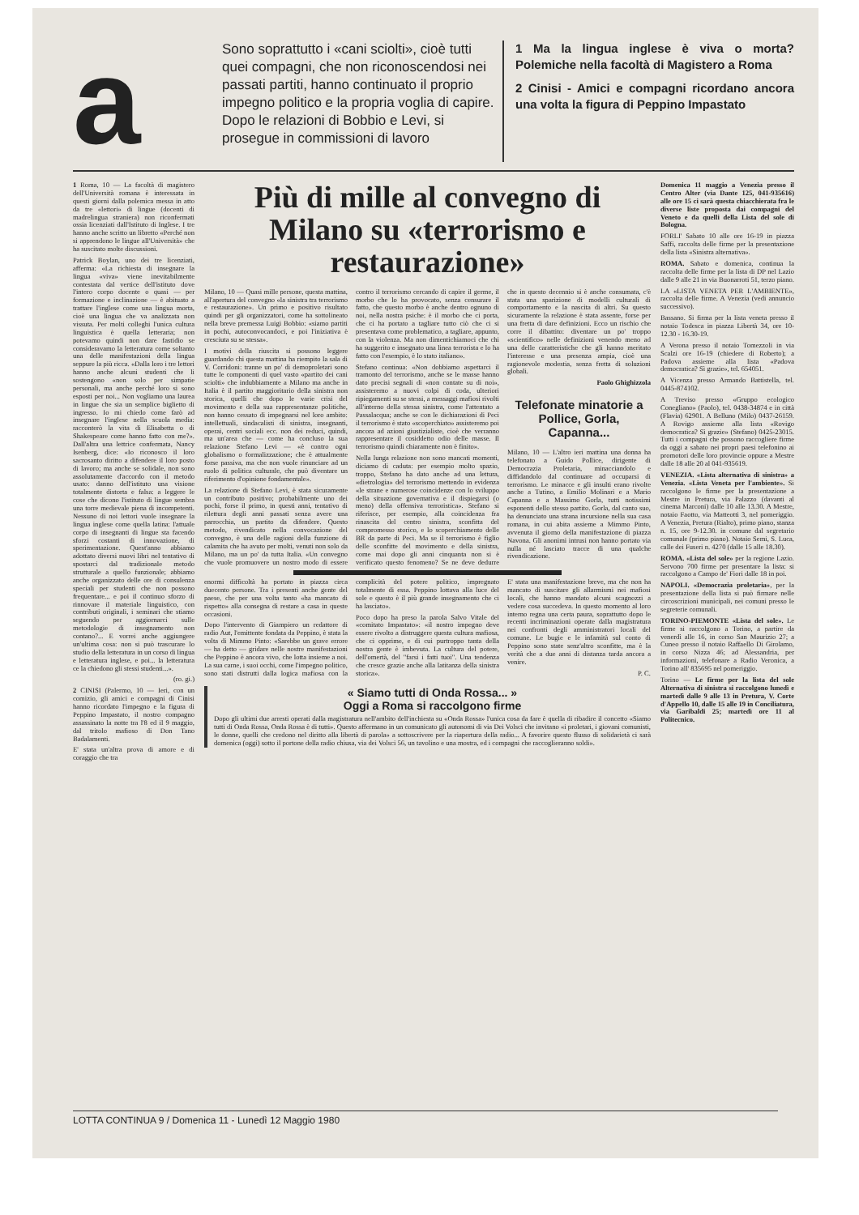a
Sono soprattutto i «cani sciolti», cioè tutti quei compagni, che non riconoscendosi nei passati partiti, hanno continuato il proprio impegno politico e la propria voglia di capire. Dopo le relazioni di Bobbio e Levi, si prosegue in commissioni di lavoro
1 Ma la lingua inglese è viva o morta? Polemiche nella facoltà di Magistero a Roma
2 Cinisi - Amici e compagni ricordano ancora una volta la figura di Peppino Impastato
1 Roma, 10 — La facoltà di magistero dell'Università romana è interessata in questi giorni dalla polemica messa in atto da tre «lettori» di lingue (docenti di madrelingua straniera) non riconfermati ossia licenziati dall'Istituto di Inglese. I tre hanno anche scritto un libretto «Perché non si apprendono le lingue all'Università» che ha suscitato molte discussioni.
Patrick Boylan, uno dei tre licenziati, afferma: «La richiesta di insegnare la lingua «viva» viene inevitabilmente contestata dal vertice dell'istituto dove l'intero corpo docente o quasi — per formazione e inclinazione — è abituato a trattare l'inglese come una lingua morta, cioè una lingua che va analizzata non vissuta. Per molti colleghi l'unica cultura linguistica è quella letteraria; non potevamo quindi non dare fastidio se consideravamo la letteratura come soltanto una delle manifestazioni della lingua seppure la più ricca. «Dalla loro i tre lettori hanno anche alcuni studenti che li sostengono «non solo per simpatie personali, ma anche perché loro si sono esposti per noi... Non vogliamo una laurea in lingue che sia un semplice biglietto di ingresso. Io mi chiedo come farò ad insegnare l'inglese nella scuola media: racconterò la vita di Elisabetta o di Shakespeare come hanno fatto con me?». Dall'altra una lettrice confermata, Nancy Isenberg, dice: «Io riconosco il loro sacrosanto diritto a difendere il loro posto di lavoro; ma anche se solidale, non sono assolutamente d'accordo con il metodo usato: danno dell'istituto una visione totalmente distorta e falsa: a leggere le cose che dicono l'istituto di lingue sembra una torre medievale piena di incompetenti. Nessuno di noi lettori vuole insegnare la lingua inglese come quella latina: l'attuale corpo di insegnanti di lingue sta facendo sforzi costanti di innovazione, di sperimentazione. Quest'anno abbiamo adottato diversi nuovi libri nel tentativo di spostarci dal tradizionale metodo strutturale a quello funzionale; abbiamo anche organizzato delle ore di consulenza speciali per studenti che non possono frequentare... e poi il continuo sforzo di rinnovare il materiale linguistico, con contributi originali, i seminari che stiamo seguendo per aggiornarci sulle metodologie di insegnamento non contano?... E vorrei anche aggiungere un'ultima cosa: non si può trascurare lo studio della letteratura in un corso di lingua e letteratura inglese, e poi... la letteratura ce la chiedono gli stessi studenti...».
(ro. gi.)
2 CINISI (Palermo, 10 — Ieri, con un comizio, gli amici e compagni di Cinisi hanno ricordato l'impegno e la figura di Peppino Impastato, il nostro compagno assassinato la notte tra l'8 ed il 9 maggio, dal tritolo mafioso di Don Tano Badalamenti.
E' stata un'altra prova di amore e di coraggio che tra
Più di mille al convegno di Milano su «terrorismo e restaurazione»
Milano, 10 — Quasi mille persone, questa mattina, all'apertura del convegno «la sinistra tra terrorismo e restaurazione». Un primo e positivo risultato quindi per gli organizzatori, come ha sottolineato nella breve premessa Luigi Bobbio: «siamo partiti in pochi, autoconvocandoci, e poi l'iniziativa è cresciuta su se stessa».
I motivi della riuscita si possono leggere guardando chi questa mattina ha riempito la sala di V. Corridoni: tranne un po' di demoproletari sono tutte le componenti di quel vasto «partito dei cani sciolti» che indubbiamente a Milano ma anche in Italia è il partito maggioritario della sinistra non storica, quelli che dopo le varie crisi del movimento e della sua rappresentanze politiche, non hanno cessato di impegnarsi nel loro ambito: intellettuali, sindacalisti di sinistra, insegnanti, operai, centri sociali ecc. non dei reduci, quindi, ma un'area che — come ha concluso la sua relazione Stefano Levi — «è contro ogni globalismo o formalizzazione; che è attualmente forse passiva, ma che non vuole rinunciare ad un ruolo di politica culturale, che può diventare un riferimento d'opinione fondamentale».
La relazione di Stefano Levi, è stata sicuramente un contributo positivo; probabilmente uno dei pochi, forse il primo, in questi anni, tentativo di rilettura degli anni passati senza avere una parrocchia, un partito da difendere. Questo metodo, rivendicato nella convocazione del convegno, è una delle ragioni della funzione di calamita che ha avuto per molti, venuti non solo da Milano, ma un po' da tutta Italia. «Un convegno che vuole promuovere un nostro modo di essere contro il terrorismo cercando di capire il germe, il morbo che lo ha provocato, senza censurare il fatto, che questo morbo è anche dentro ognuno di noi, nella nostra psiche: è il morbo che ci porta, che ci ha portato a tagliare tutto ciò che ci si presentava come problematico, a tagliare, appunto, con la violenza. Ma non dimentichiamoci che chi ha suggerito e insegnato una linea terrorista e lo ha fatto con l'esempio, è lo stato italiano».
Stefano continua: «Non dobbiamo aspettarci il tramonto del terrorismo, anche se le masse hanno dato precisi segnali di «non contate su di noi», assisteremo a nuovi colpi di coda, ulteriori ripiegamenti su se stessi, a messaggi mafiosi rivolti all'interno della stessa sinistra, come l'attentato a Passalacqua; anche se con le dichiarazioni di Peci il terrorismo è stato «scoperchiato» assisteremo poi ancora ad azioni giustizialiste, cioè che verranno rappresentare il cosiddetto odio delle masse. Il terrorismo quindi chiaramente non è finito».
Nella lunga relazione non sono mancati momenti, diciamo di caduta: per esempio molto spazio, troppo, Stefano ha dato anche ad una lettura, «dietrologia» del terrorismo mettendo in evidenza «le strane e numerose coincidenze con lo sviluppo della situazione governativa e il dispiegarsi (o meno) della offensiva terroristica». Stefano si riferisce, per esempio, alla coincidenza fra rinascita del centro sinistra, sconfitta del compromesso storico, e lo scoperchiamento delle BR da parte di Peci. Ma se il terrorismo è figlio delle sconfitte del movimento e della sinistra, come mai dopo gli anni cinquanta non si è verificato questo fenomeno? Se ne deve dedurre che in questo decennio si è anche consumata, c'è stata una sparizione di modelli culturali di comportamento e la nascita di altri. Su questo sicuramente la relazione è stata assente, forse per una fretta di dare definizioni. Ecco un rischio che corre il dibattito: diventare un po' troppo «scientifico» nelle definizioni venendo meno ad una delle caratteristiche che gli hanno meritato l'interesse e una presenza ampia, cioè una ragionevole modestia, senza fretta di soluzioni globali.
Paolo Ghighizzola
Telefonate minatorie a Pollice, Gorla, Capanna...
Milano, 10 — L'altro ieri mattina una donna ha telefonato a Guido Pollice, dirigente di Democrazia Proletaria, minacciandolo e diffidandolo dal continuare ad occuparsi di terrorismo. Le minacce e gli insulti erano rivolte anche a Tutino, a Emilio Molinari e a Mario Capanna e a Massimo Gorla, tutti notissimi esponenti dello stesso partito. Gorla, dal canto suo, ha denunciato una strana incursione nella sua casa romana, in cui abita assieme a Mimmo Pinto, avvenuta il giorno della manifestazione di piazza Navona. Gli anonimi intrusi non hanno portato via nulla né lasciato tracce di una qualche rivendicazione.
enormi difficoltà ha portato in piazza circa duecento persone. Tra i presenti anche gente del paese, che per una volta tanto «ha mancato di rispetto» alla consegna di restare a casa in queste occasioni.
Dopo l'intervento di Giampiero un redattore di radio Aut, l'emittente fondata da Peppino, è stata la volta di Mimmo Pinto: «Sarebbe un grave errore — ha detto — gridare nelle nostre manifestazioni che Peppino è ancora vivo, che lotta insieme a noi. La sua carne, i suoi occhi, come l'impegno politico, sono stati distrutti dalla logica mafiosa con la complicità del potere politico, impregnato totalmente di essa. Peppino lottava alla luce del sole e questo è il più grande insegnamento che ci ha lasciato».
Poco dopo ha preso la parola Salvo Vitale del «comitato Impastato»: «il nostro impegno deve essere rivolto a distruggere questa cultura mafiosa, che ci opprime, e di cui purtroppo tanta della nostra gente è imbevuta. La cultura del potere, dell'omertà, del "farsi i fatti tuoi". Una tendenza che cresce grazie anche alla latitanza della sinistra storica».
E' stata una manifestazione breve, ma che non ha mancato di suscitare gli allarmismi nei mafiosi locali, che hanno mandato alcuni scagnozzi a vedere cosa succedeva. In questo momento al loro interno regna una certa paura, soprattutto dopo le recenti incriminazioni operate dalla magistratura nei confronti degli amministratori locali del comune. Le bugie e le infamità sul conto di Peppino sono state senz'altro sconfitte, ma è la verità che a due anni di distanza tarda ancora a venire.
P. C.
« Siamo tutti di Onda Rossa... »
Oggi a Roma si raccolgono firme
Dopo gli ultimi due arresti operati dalla magistratura nell'ambito dell'inchiesta su «Onda Rossa» l'unica cosa da fare è quella di ribadire il concetto «Siamo tutti di Onda Rossa, Onda Rossa è di tutti». Questo affermano in un comunicato gli autonomi di via Dei Volsci che invitano «i proletari, i giovani comunisti, le donne, quelli che credono nel diritto alla libertà di parola» a sottoscrivere per la riapertura della radio... A favorire questo flusso di solidarietà ci sarà domenica (oggi) sotto il portone della radio chiusa, via dei Volsci 56, un tavolino e una mostra, ed i compagni che raccoglieranno soldi».
Domenica 11 maggio a Venezia presso il Centro Alter (via Dante 125, 041-935616) alle ore 15 ci sarà questa chiacchierata fra le diverse liste proposta dai compagni del Veneto e da quelli della Lista del sole di Bologna.
FORLI' Sabato 10 alle ore 16-19 in piazza Saffi, raccolta delle firme per la presentazione della lista «Sinistra alternativa».
ROMA. Sabato e domenica, continua la raccolta delle firme per la lista di DP nel Lazio dalle 9 alle 21 in via Buonarroti 51, terzo piano.
LA «LISTA VENETA PER L'AMBIENTE», raccolta delle firme. A Venezia (vedi annuncio successivo).
Bassano. Si firma per la lista veneta presso il notaio Todesca in piazza Libertà 34, ore 10-12.30 - 16.30-19.
A Verona presso il notaio Tomezzoli in via Scalzi ore 16-19 (chiedere di Roberto); a Padova assieme alla lista «Padova democratica? Sì grazie», tel. 654051.
A Vicenza presso Armando Battistella, tel. 0445-874102.
A Treviso presso «Gruppo ecologico Conegliano» (Paolo), tel. 0438-34874 e in città (Flavia) 62901. A Belluno (Milo) 0437-26159. A Rovigo assieme alla lista «Rovigo democratica? Sì grazie» (Stefano) 0425-23015. Tutti i compagni che possono raccogliere firme da oggi a sabato nei propri paesi telefonino ai promotori delle loro provincie oppure a Mestre dalle 18 alle 20 al 041-935619.
VENEZIA. «Lista alternativa di sinistra» a Venezia. «Lista Veneta per l'ambiente». Si raccolgono le firme per la presentazione a Mestre in Pretura, via Palazzo (davanti al cinema Marconi) dalle 10 alle 13.30. A Mestre, notaio Faotto, via Matteotti 3, nel pomeriggio. A Venezia, Pretura (Rialto), primo piano, stanza n. 15, ore 9-12.30. in comune dal segretario comunale (primo piano). Notaio Semi, S. Luca, calle dei Fuseri n. 4270 (dalle 15 alle 18.30).
ROMA. «Lista del sole» per la regione Lazio. Servono 700 firme per presentare la lista: si raccolgono a Campo de' Fiori dalle 18 in poi.
NAPOLI. «Democrazia proletaria», per la presentazione della lista si può firmare nelle circoscrizioni municipali, nei comuni presso le segreterie comunali.
TORINO-PIEMONTE «Lista del sole». Le firme si raccolgono a Torino, a partire da venerdì alle 16, in corso San Maurizio 27; a Cuneo presso il notaio Raffaello Di Girolamo, in corso Nizza 46; ad Alessandria, per informazioni, telefonare a Radio Veronica, a Torino all' 835695 nel pomeriggio.
Torino — Le firme per la lista del sole Alternativa di sinistra si raccolgono lunedì e martedì dalle 9 alle 13 in Pretura, V. Corte d'Appello 10, dalle 15 alle 19 in Concilia­tura, via Garibaldi 25; martedì ore 11 al Politecnico.
LOTTA CONTINUA 9 / Domenica 11 - Lunedì 12 Maggio 1980